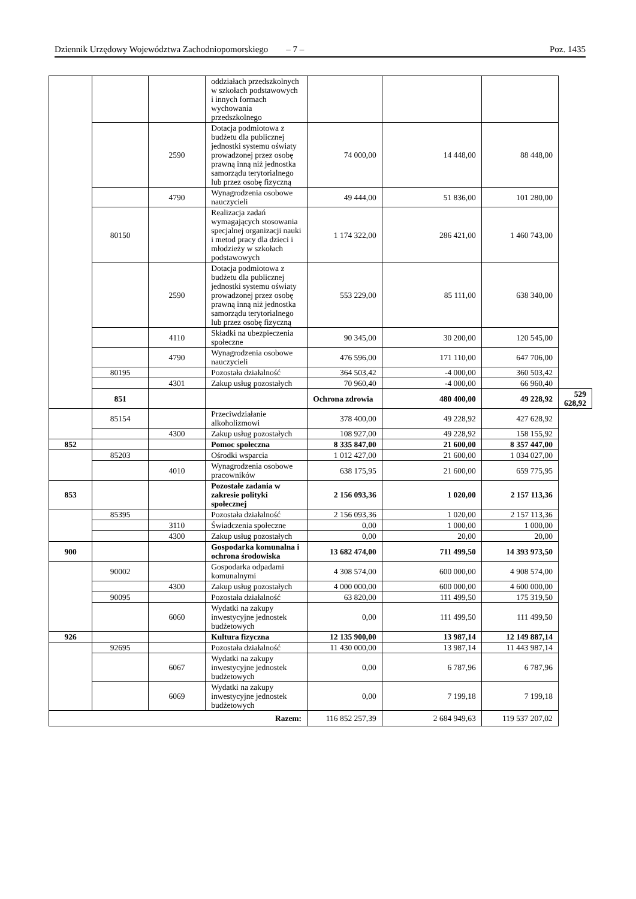Dziennik Urzędowy Województwa Zachodniopomorskiego – 7 – Poz. 1435
| | | | oddziałach przedszkolnych w szkołach podstawowych i innych formach wychowania przedszkolnego | | | | |
| | | 2590 | Dotacja podmiotowa z budżetu dla publicznej jednostki systemu oświaty prowadzonej przez osobę prawną inną niż jednostka samorządu terytorialnego lub przez osobę fizyczną | 74 000,00 | 14 448,00 | 88 448,00 | |
| | | 4790 | Wynagrodzenia osobowe nauczycieli | 49 444,00 | 51 836,00 | 101 280,00 | |
| | 80150 | | Realizacja zadań wymagających stosowania specjalnej organizacji nauki i metod pracy dla dzieci i młodzieży w szkołach podstawowych | 1 174 322,00 | 286 421,00 | 1 460 743,00 | |
| | | 2590 | Dotacja podmiotowa z budżetu dla publicznej jednostki systemu oświaty prowadzonej przez osobę prawną inną niż jednostka samorządu terytorialnego lub przez osobę fizyczną | 553 229,00 | 85 111,00 | 638 340,00 | |
| | | 4110 | Składki na ubezpieczenia społeczne | 90 345,00 | 30 200,00 | 120 545,00 | |
| | | 4790 | Wynagrodzenia osobowe nauczycieli | 476 596,00 | 171 110,00 | 647 706,00 | |
| | 80195 | | Pozostała działalność | 364 503,42 | -4 000,00 | 360 503,42 | |
| | | 4301 | Zakup usług pozostałych | 70 960,40 | -4 000,00 | 66 960,40 | |
| | 851 | | | Ochrona zdrowia | 480 400,00 | 49 228,92 | 529 628,92 |
| | 85154 | | Przeciwdziałanie alkoholizmowi | 378 400,00 | 49 228,92 | 427 628,92 | |
| | | 4300 | Zakup usług pozostałych | 108 927,00 | 49 228,92 | 158 155,92 | |
| 852 | | | Pomoc społeczna | 8 335 847,00 | 21 600,00 | 8 357 447,00 | |
| | 85203 | | Ośrodki wsparcia | 1 012 427,00 | 21 600,00 | 1 034 027,00 | |
| | | 4010 | Wynagrodzenia osobowe pracowników | 638 175,95 | 21 600,00 | 659 775,95 | |
| 853 | | | Pozostałe zadania w zakresie polityki społecznej | 2 156 093,36 | 1 020,00 | 2 157 113,36 | |
| | 85395 | | Pozostała działalność | 2 156 093,36 | 1 020,00 | 2 157 113,36 | |
| | | 3110 | Świadczenia społeczne | 0,00 | 1 000,00 | 1 000,00 | |
| | | 4300 | Zakup usług pozostałych | 0,00 | 20,00 | 20,00 | |
| 900 | | | Gospodarka komunalna i ochrona środowiska | 13 682 474,00 | 711 499,50 | 14 393 973,50 | |
| | 90002 | | Gospodarka odpadami komunalnymi | 4 308 574,00 | 600 000,00 | 4 908 574,00 | |
| | | 4300 | Zakup usług pozostałych | 4 000 000,00 | 600 000,00 | 4 600 000,00 | |
| | 90095 | | Pozostała działalność | 63 820,00 | 111 499,50 | 175 319,50 | |
| | | 6060 | Wydatki na zakupy inwestycyjne jednostek budżetowych | 0,00 | 111 499,50 | 111 499,50 | |
| 926 | | | Kultura fizyczna | 12 135 900,00 | 13 987,14 | 12 149 887,14 | |
| | 92695 | | Pozostała działalność | 11 430 000,00 | 13 987,14 | 11 443 987,14 | |
| | | 6067 | Wydatki na zakupy inwestycyjne jednostek budżetowych | 0,00 | 6 787,96 | 6 787,96 | |
| | | 6069 | Wydatki na zakupy inwestycyjne jednostek budżetowych | 0,00 | 7 199,18 | 7 199,18 | |
| Razem: | | | | 116 852 257,39 | 2 684 949,63 | 119 537 207,02 | |